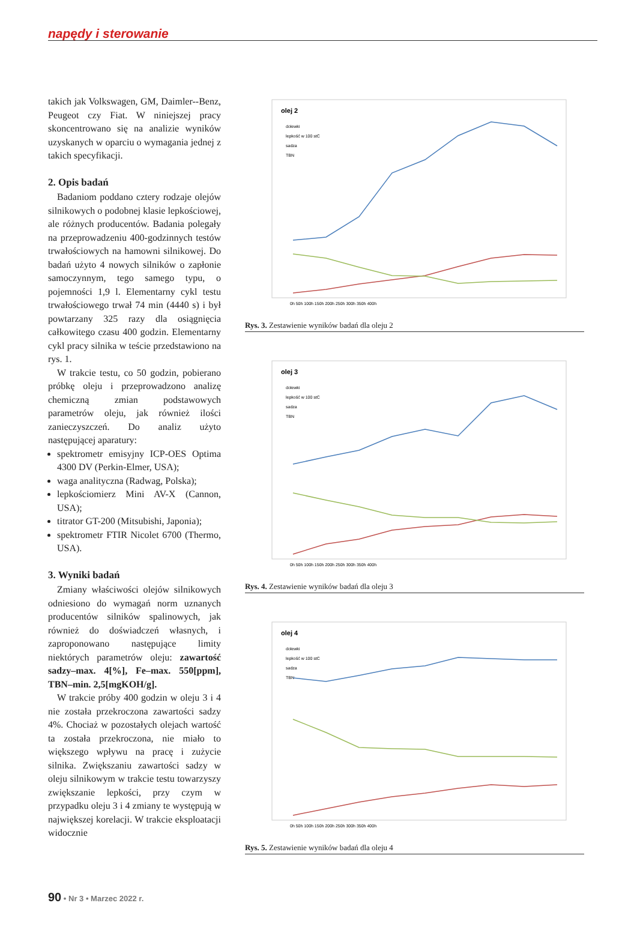napędy i sterowanie
takich jak Volkswagen, GM, Daimler--Benz, Peugeot czy Fiat. W niniejszej pracy skoncentrowano się na analizie wyników uzyskanych w oparciu o wymagania jednej z takich specyfikacji.
2. Opis badań
Badaniom poddano cztery rodzaje olejów silnikowych o podobnej klasie lepkościowej, ale różnych producentów. Badania polegały na przeprowadzeniu 400-godzinnych testów trwałościowych na hamowni silnikowej. Do badań użyto 4 nowych silników o zapłonie samoczynnym, tego samego typu, o pojemności 1,9 l. Elementarny cykl testu trwałościowego trwał 74 min (4440 s) i był powtarzany 325 razy dla osiągnięcia całkowitego czasu 400 godzin. Elementarny cykl pracy silnika w teście przedstawiono na rys. 1.
W trakcie testu, co 50 godzin, pobierano próbkę oleju i przeprowadzono analizę chemiczną zmian podstawowych parametrów oleju, jak również ilości zanieczyszczeń. Do analiz użyto następującej aparatury:
spektrometr emisyjny ICP-OES Optima 4300 DV (Perkin-Elmer, USA);
waga analityczna (Radwag, Polska);
lepkościomierz Mini AV-X (Cannon, USA);
titrator GT-200 (Mitsubishi, Japonia);
spektrometr FTIR Nicolet 6700 (Thermo, USA).
3. Wyniki badań
Zmiany właściwości olejów silnikowych odniesiono do wymagań norm uznanych producentów silników spalinowych, jak również do doświadczeń własnych, i zaproponowano następujące limity niektórych parametrów oleju: zawartość sadzy–max. 4[%], Fe–max. 550[ppm], TBN–min. 2,5[mgKOH/g].
W trakcie próby 400 godzin w oleju 3 i 4 nie została przekroczona zawartości sadzy 4%. Chociaż w pozostałych olejach wartość ta została przekroczona, nie miało to większego wpływu na pracę i zużycie silnika. Zwiększaniu zawartości sadzy w oleju silnikowym w trakcie testu towarzyszy zwiększanie lepkości, przy czym w przypadku oleju 3 i 4 zmiany te występują w największej korelacji. W trakcie eksploatacji widocznie
olej 2
dolewki
lepkość w 100 stC
sadza
TBN
0h 50h 100h 150h 200h 250h 300h 350h 400h
Rys. 3. Zestawienie wyników badań dla oleju 2
olej 3
dolewki
lepkość w 100 stC
sadza
TBN
0h 50h 100h 150h 200h 250h 300h 350h 400h
Rys. 4. Zestawienie wyników badań dla oleju 3
olej 4
dolewki
lepkość w 100 stC
sadza
TBN
0h 50h 100h 150h 200h 250h 300h 350h 400h
Rys. 5. Zestawienie wyników badań dla oleju 4
90 • Nr 3 • Marzec 2022 r.